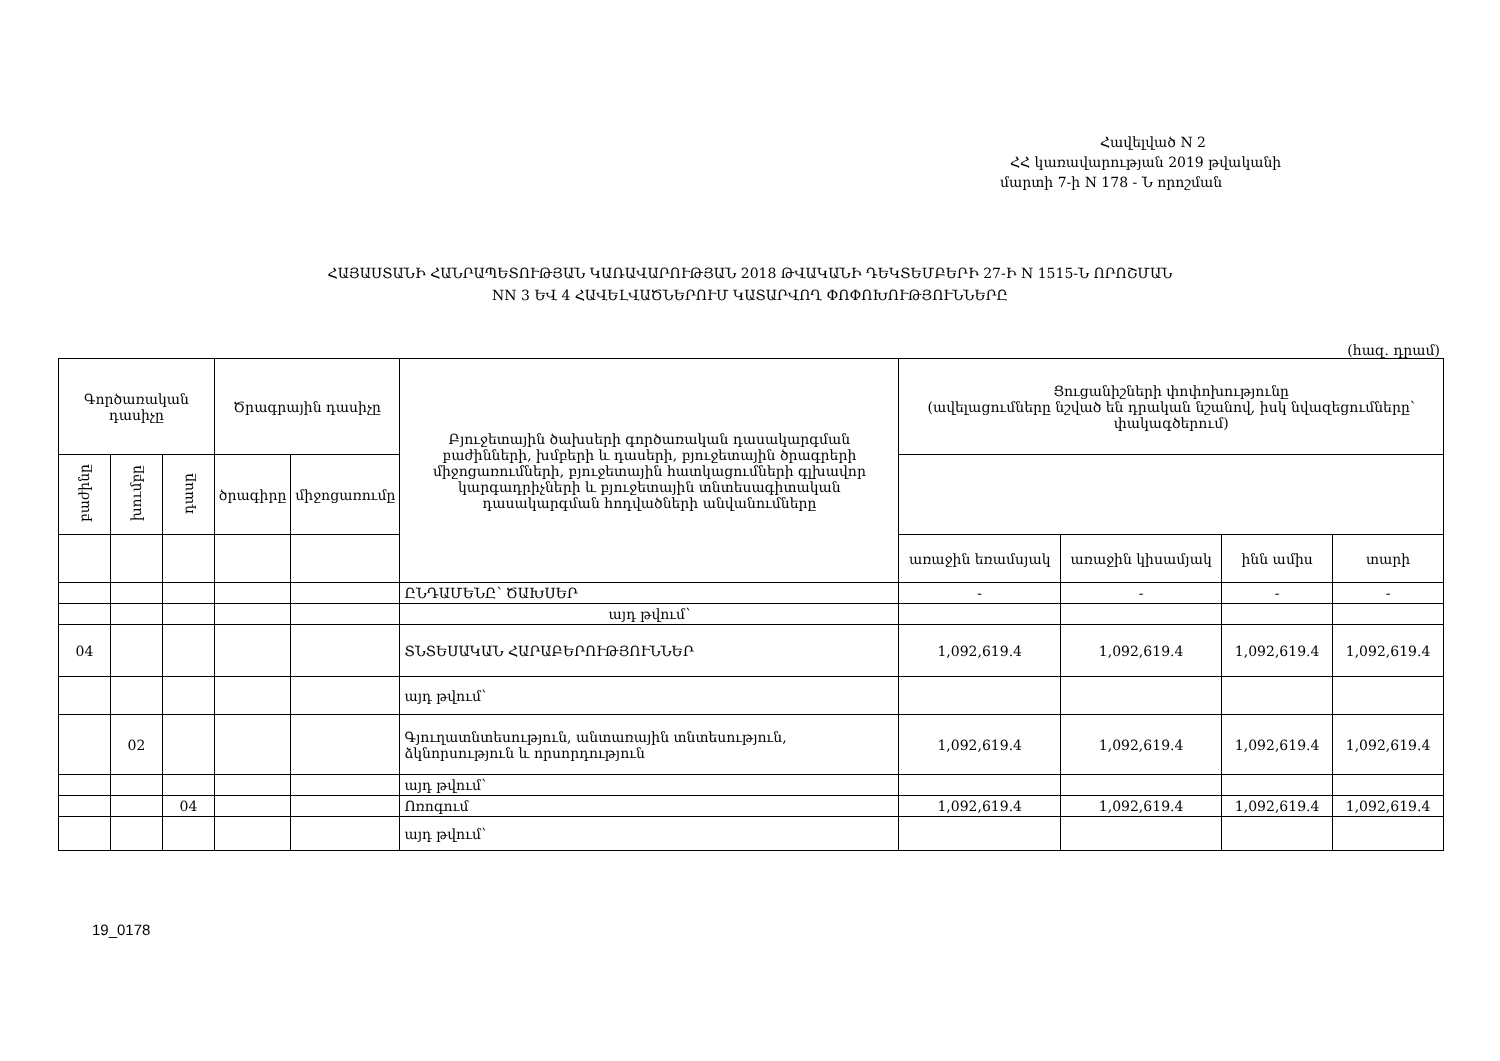Հավելված N 2
ՀՀ կառավարության 2019 թվականի
մարտի 7-ի N 178 - Ն որոշման
ՀԱՅԱՍՏԱՆԻ ՀԱՆՐԱՊԵՏՈՒԹՅԱՆ ԿԱՌԱՎԱՐՈՒԹՅԱՆ 2018 ԹՎԱԿԱՆԻ ԴԵԿՏԵՄԲԵՐԻ 27-Ի N 1515-Ն ՈՐՈՇՄԱՆ
NN 3 ԵՎ 4 ՀԱՎԵԼՎԱԾՆԵՐՈՒՄ ԿԱՏԱՐՎՈՂ ՓՈՓՈԽՈՒԹՅՈՒՆՆԵՐԸ
(հազ. դրամ)
| Գործառական դասիչը | | | Ծրագրային դասիչը | | Բյուջետային ծախսերի գործառական դասակարգման բաժինների, խմբերի և դասերի, բյուջետային ծրագրերի միջոցառումների, բյուջետային հատկացումների գլխավոր կարգադրիչների և բյուջետային տնտեսագիտական դասակարգման հոդվածների անվանումները | Ցուցանիշների փոփոխությունը (ավելացումները նշված են դրական նշանով, իսկ նվազեցումները՝ փակագծերում) | | | |
| --- | --- | --- | --- | --- | --- | --- | --- | --- | --- |
| բաժինը | խումբը | դասը | ծրագիրը | միջոցառումը | | | | | |
| | | | | | | առաջին եռամսյակ | առաջին կիսամյակ | ինն ամիս | տարի |
| | | | | | ԸՆԴԱՄԵՆԸ՝ ԾԱԽՍԵՐ | - | - | - | - |
| | | | | | այդ թվում՝ | | | | |
| 04 | | | | | ՏՆՏԵՍԱԿԱՆ ՀԱՐԱԲԵՐՈՒԹՅՈՒՆՆԵՐ | 1,092,619.4 | 1,092,619.4 | 1,092,619.4 | 1,092,619.4 |
| | | | | | այդ թվում՝ | | | | |
| | 02 | | | | Գյուղատնտեսություն, անտառային տնտեսություն, ձկնորսություն և որսորդություն | 1,092,619.4 | 1,092,619.4 | 1,092,619.4 | 1,092,619.4 |
| | | | | | այդ թվում՝ | | | | |
| | | 04 | | | Ոռոգում | 1,092,619.4 | 1,092,619.4 | 1,092,619.4 | 1,092,619.4 |
| | | | | | այդ թվում՝ | | | | |
19_0178